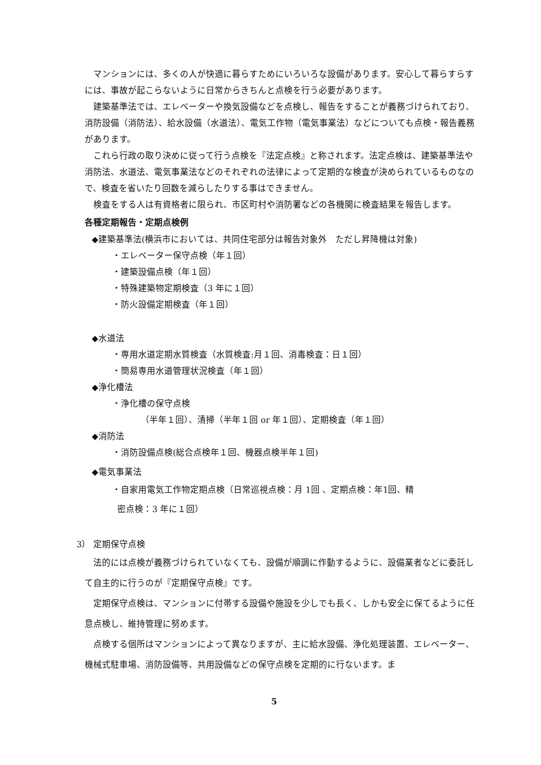マンションには、多くの人が快適に暮らすためにいろいろな設備があります。安心して暮らすらすには、事故が起こらないように日常からきちんと点検を行う必要があります。
建築基準法では、エレベーターや換気設備などを点検し、報告をすることが義務づけられており、消防設備（消防法）、給水設備（水道法）、電気工作物（電気事業法）などについても点検・報告義務があります。
これら行政の取り決めに従って行う点検を『法定点検』と称されます。法定点検は、建築基準法や消防法、水道法、電気事業法などのそれぞれの法律によって定期的な検査が決められているものなので、検査を省いたり回数を減らしたりする事はできません。
検査をする人は有資格者に限られ、市区町村や消防署などの各機関に検査結果を報告します。
各種定期報告・定期点検例
◆建築基準法(横浜市においては、共同住宅部分は報告対象外　ただし昇降機は対象)
・エレベーター保守点検（年１回）
・建築設備点検（年１回）
・特殊建築物定期検査（3 年に１回）
・防火設備定期検査（年１回）
◆水道法
・専用水道定期水質検査（水質検査:月１回、消毒検査：日１回）
・簡易専用水道管理状況検査（年１回）
◆浄化槽法
・浄化槽の保守点検
（半年１回）、清掃（半年１回 or 年１回）、定期検査（年１回）
◆消防法
・消防設備点検(総合点検年１回、機器点検半年１回)
◆電気事業法
・自家用電気工作物定期点検（日常巡視点検：月 1回 、定期点検：年1回、精
密点検：3 年に１回）
3） 定期保守点検
法的には点検が義務づけられていなくても、設備が順調に作動するように、設備業者などに委託して自主的に行うのが『定期保守点検』です。
定期保守点検は、マンションに付帯する設備や施設を少しでも長く、しかも安全に保てるように任意点検し、維持管理に努めます。
点検する個所はマンションによって異なりますが、主に給水設備、浄化処理装置、エレベーター、機械式駐車場、消防設備等、共用設備などの保守点検を定期的に行ないます。ま
5